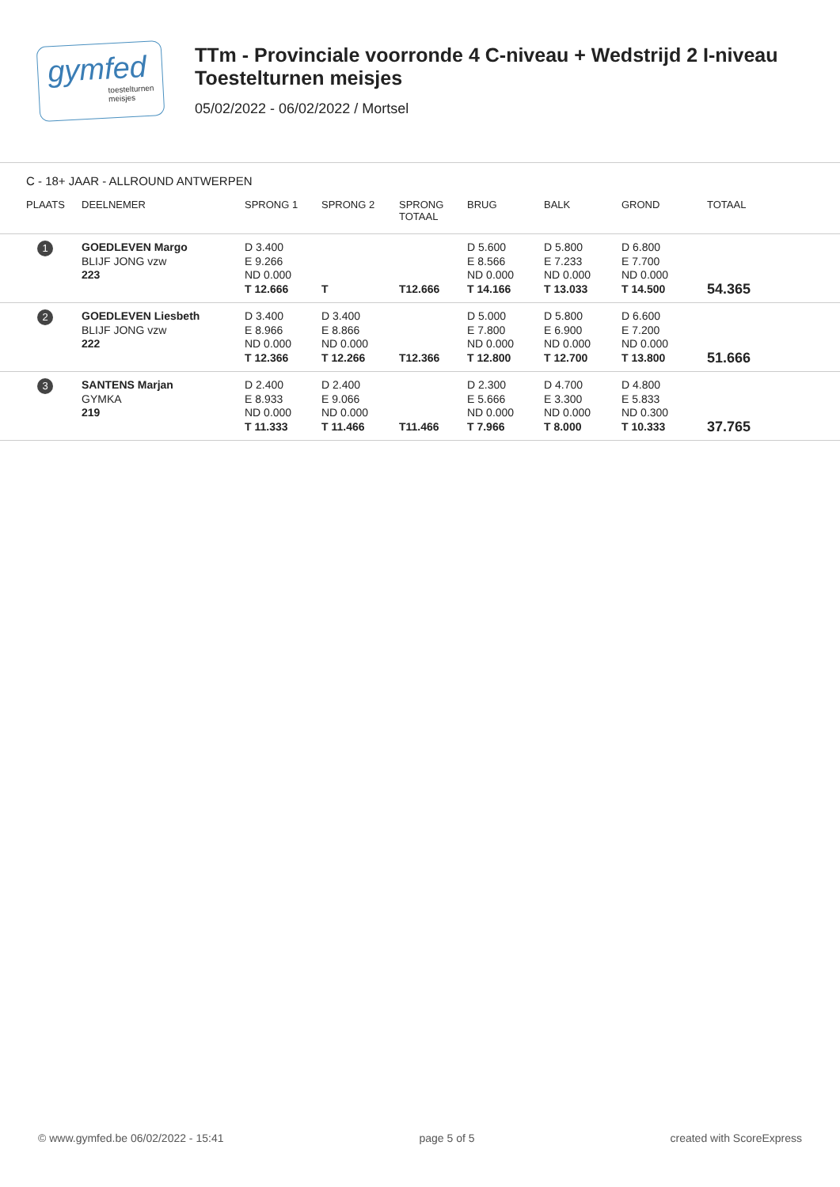gymfed
toestelturnen meisjes
TTm - Provinciale voorronde 4 C-niveau + Wedstrijd 2 I-niveau
Toestelturnen meisjes
05/02/2022 - 06/02/2022 / Mortsel
C - 18+ JAAR - ALLROUND ANTWERPEN
| PLAATS | DEELNEMER | SPRONG 1 | SPRONG 2 | SPRONG TOTAAL | BRUG | BALK | GROND | TOTAAL |
| --- | --- | --- | --- | --- | --- | --- | --- | --- |
| 1 | GOEDLEVEN Margo BLIJF JONG vzw 223 | D 3.400 E 9.266 ND 0.000 T 12.666 | T | T12.666 | D 5.600 E 8.566 ND 0.000 T 14.166 | D 5.800 E 7.233 ND 0.000 T 13.033 | D 6.800 E 7.700 ND 0.000 T 14.500 | 54.365 |
| 2 | GOEDLEVEN Liesbeth BLIJF JONG vzw 222 | D 3.400 E 8.966 ND 0.000 T 12.366 | D 3.400 E 8.866 ND 0.000 T 12.266 | T12.366 | D 5.000 E 7.800 ND 0.000 T 12.800 | D 5.800 E 6.900 ND 0.000 T 12.700 | D 6.600 E 7.200 ND 0.000 T 13.800 | 51.666 |
| 3 | SANTENS Marjan GYMKA 219 | D 2.400 E 8.933 ND 0.000 T 11.333 | D 2.400 E 9.066 ND 0.000 T 11.466 | T11.466 | D 2.300 E 5.666 ND 0.000 T 7.966 | D 4.700 E 3.300 ND 0.000 T 8.000 | D 4.800 E 5.833 ND 0.300 T 10.333 | 37.765 |
© www.gymfed.be 06/02/2022 - 15:41 page 5 of 5 created with ScoreExpress